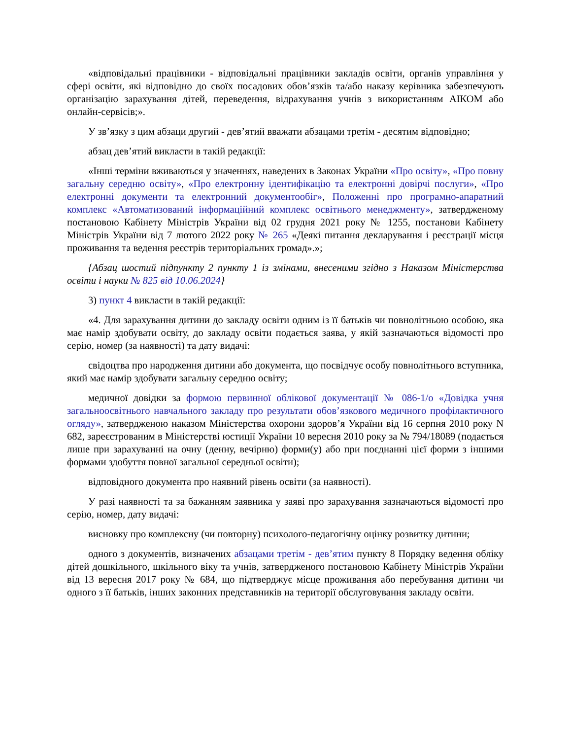«відповідальні працівники - відповідальні працівники закладів освіти, органів управління у сфері освіти, які відповідно до своїх посадових обов’язків та/або наказу керівника забезпечують організацію зарахування дітей, переведення, відрахування учнів з використанням АІКОМ або онлайн-сервісів;».
У зв’язку з цим абзаци другий - дев’ятий вважати абзацами третім - десятим відповідно;
абзац дев’ятий викласти в такій редакції:
«Інші терміни вживаються у значеннях, наведених в Законах України «Про освіту», «Про повну загальну середню освіту», «Про електронну ідентифікацію та електронні довірчі послуги», «Про електронні документи та електронний документообіг», Положенні про програмно-апаратний комплекс «Автоматизований інформаційний комплекс освітнього менеджменту», затвердженому постановою Кабінету Міністрів України від 02 грудня 2021 року № 1255, постанови Кабінету Міністрів України від 7 лютого 2022 року № 265 «Деякі питання декларування і реєстрації місця проживання та ведення реєстрів територіальних громад».»;
{Абзац шостий підпункту 2 пункту 1 із змінами, внесеними згідно з Наказом Міністерства освіти і науки № 825 від 10.06.2024}
3) пункт 4 викласти в такій редакції:
«4. Для зарахування дитини до закладу освіти одним із її батьків чи повнолітньою особою, яка має намір здобувати освіту, до закладу освіти подається заява, у якій зазначаються відомості про серію, номер (за наявності) та дату видачі:
свідоцтва про народження дитини або документа, що посвідчує особу повнолітнього вступника, який має намір здобувати загальну середню освіту;
медичної довідки за формою первинної облікової документації № 086-1/о «Довідка учня загальноосвітнього навчального закладу про результати обов’язкового медичного профілактичного огляду», затвердженою наказом Міністерства охорони здоров’я України від 16 серпня 2010 року N 682, зареєстрованим в Міністерстві юстиції України 10 вересня 2010 року за № 794/18089 (подається лише при зарахуванні на очну (денну, вечірню) форми(у) або при поєднанні цієї форми з іншими формами здобуття повної загальної середньої освіти);
відповідного документа про наявний рівень освіти (за наявності).
У разі наявності та за бажанням заявника у заяві про зарахування зазначаються відомості про серію, номер, дату видачі:
висновку про комплексну (чи повторну) психолого-педагогічну оцінку розвитку дитини;
одного з документів, визначених абзацами третім - дев’ятим пункту 8 Порядку ведення обліку дітей дошкільного, шкільного віку та учнів, затвердженого постановою Кабінету Міністрів України від 13 вересня 2017 року № 684, що підтверджує місце проживання або перебування дитини чи одного з її батьків, інших законних представників на території обслуговування закладу освіти.